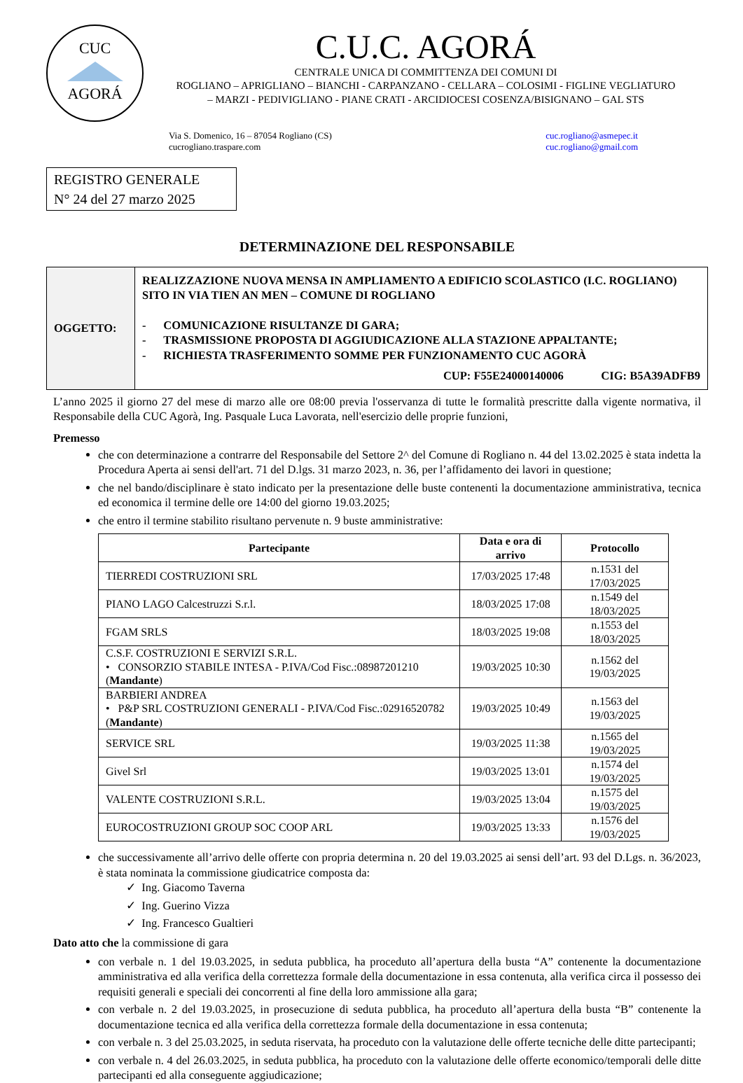CUC
AGORÁ
C.U.C. AGORÁ
CENTRALE UNICA DI COMMITTENZA DEI COMUNI DI
ROGLIANO – APRIGLIANO – BIANCHI - CARPANZANO - CELLARA – COLOSIMI - FIGLINE VEGLIATURO
– MARZI - PEDIVIGLIANO - PIANE CRATI - ARCIDIOCESI COSENZA/BISIGNANO – GAL STS
Via S. Domenico, 16 – 87054 Rogliano (CS)
cucrogliano.traspare.com
cuc.rogliano@asmepec.it
cuc.rogliano@gmail.com
REGISTRO GENERALE
N° 24 del 27 marzo 2025
DETERMINAZIONE DEL RESPONSABILE
| OGGETTO: | REALIZZAZIONE NUOVA MENSA IN AMPLIAMENTO A EDIFICIO SCOLASTICO (I.C. ROGLIANO) SITO IN VIA TIEN AN MEN – COMUNE DI ROGLIANO - COMUNICAZIONE RISULTANZE DI GARA; - TRASMISSIONE PROPOSTA DI AGGIUDICAZIONE ALLA STAZIONE APPALTANTE; - RICHIESTA TRASFERIMENTO SOMME PER FUNZIONAMENTO CUC AGORÀ CUP: F55E24000140006 CIG: B5A39ADFB9 |
L’anno 2025 il giorno 27 del mese di marzo alle ore 08:00 previa l'osservanza di tutte le formalità prescritte dalla vigente normativa, il Responsabile della CUC Agorà, Ing. Pasquale Luca Lavorata, nell'esercizio delle proprie funzioni,
Premesso
che con determinazione a contrarre del Responsabile del Settore 2^ del Comune di Rogliano n. 44 del 13.02.2025 è stata indetta la Procedura Aperta ai sensi dell'art. 71 del D.lgs. 31 marzo 2023, n. 36, per l’affidamento dei lavori in questione;
che nel bando/disciplinare è stato indicato per la presentazione delle buste contenenti la documentazione amministrativa, tecnica ed economica il termine delle ore 14:00 del giorno 19.03.2025;
che entro il termine stabilito risultano pervenute n. 9 buste amministrative:
| Partecipante | Data e ora di arrivo | Protocollo |
| --- | --- | --- |
| TIERREDI COSTRUZIONI SRL | 17/03/2025 17:48 | n.1531 del 17/03/2025 |
| PIANO LAGO Calcestruzzi S.r.l. | 18/03/2025 17:08 | n.1549 del 18/03/2025 |
| FGAM SRLS | 18/03/2025 19:08 | n.1553 del 18/03/2025 |
| C.S.F. COSTRUZIONI E SERVIZI S.R.L. • CONSORZIO STABILE INTESA - P.IVA/Cod Fisc.:08987201210 ( Mandante ) | 19/03/2025 10:30 | n.1562 del 19/03/2025 |
| BARBIERI ANDREA • P&P SRL COSTRUZIONI GENERALI - P.IVA/Cod Fisc.:02916520782 ( Mandante ) | 19/03/2025 10:49 | n.1563 del 19/03/2025 |
| SERVICE SRL | 19/03/2025 11:38 | n.1565 del 19/03/2025 |
| Givel Srl | 19/03/2025 13:01 | n.1574 del 19/03/2025 |
| VALENTE COSTRUZIONI S.R.L. | 19/03/2025 13:04 | n.1575 del 19/03/2025 |
| EUROCOSTRUZIONI GROUP SOC COOP ARL | 19/03/2025 13:33 | n.1576 del 19/03/2025 |
che successivamente all’arrivo delle offerte con propria determina n. 20 del 19.03.2025 ai sensi dell’art. 93 del D.Lgs. n. 36/2023, è stata nominata la commissione giudicatrice composta da:
✓ Ing. Giacomo Taverna
✓ Ing. Guerino Vizza
✓ Ing. Francesco Gualtieri
Dato atto che la commissione di gara
con verbale n. 1 del 19.03.2025, in seduta pubblica, ha proceduto all’apertura della busta “A” contenente la documentazione amministrativa ed alla verifica della correttezza formale della documentazione in essa contenuta, alla verifica circa il possesso dei requisiti generali e speciali dei concorrenti al fine della loro ammissione alla gara;
con verbale n. 2 del 19.03.2025, in prosecuzione di seduta pubblica, ha proceduto all’apertura della busta “B” contenente la documentazione tecnica ed alla verifica della correttezza formale della documentazione in essa contenuta;
con verbale n. 3 del 25.03.2025, in seduta riservata, ha proceduto con la valutazione delle offerte tecniche delle ditte partecipanti;
con verbale n. 4 del 26.03.2025, in seduta pubblica, ha proceduto con la valutazione delle offerte economico/temporali delle ditte partecipanti ed alla conseguente aggiudicazione;